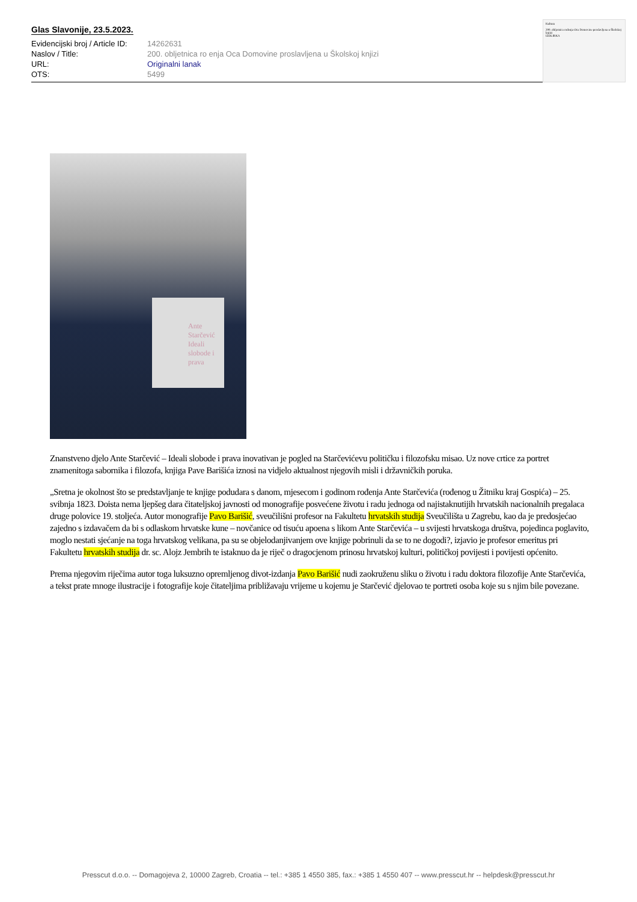Glas Slavonije, 23.5.2023.
| Evidencijski broj / Article ID: | 14262631 |
| Naslov / Title: | 200. obljetnica ro enja Oca Domovine proslavljena u Školskoj knjizi |
| URL: | Originalni lanak |
| OTS: | 5499 |
Kultura
200. obljetnica rođenja Oca Domovine proslavljena u Školskoj knjizi
IZOLIRKA
Ante Starčević Ideali slobode i prava
Znanstveno djelo Ante Starčević – Ideali slobode i prava inovativan je pogled na Starčevićevu političku i filozofsku misao. Uz nove crtice za portret znamenitoga sabornika i filozofa, knjiga Pave Barišića iznosi na vidjelo aktualnost njegovih misli i državničkih poruka.
„Sretna je okolnost što se predstavljanje te knjige podudara s danom, mjesecom i godinom rođenja Ante Starčevića (rođenog u Žitniku kraj Gospića) – 25. svibnja 1823. Doista nema ljepšeg dara čitateljskoj javnosti od monografije posvećene životu i radu jednoga od najistaknutijih hrvatskih nacionalnih pregalaca druge polovice 19. stoljeća. Autor monografije Pavo Barišić, sveučilišni profesor na Fakultetu hrvatskih studija Sveučilišta u Zagrebu, kao da je predosjećao zajedno s izdavačem da bi s odlaskom hrvatske kune – novčanice od tisuću apoena s likom Ante Starčevića – u svijesti hrvatskoga društva, pojedinca poglavito, moglo nestati sjećanje na toga hrvatskog velikana, pa su se objelodanjivanjem ove knjige pobrinuli da se to ne dogodi?, izjavio je profesor emeritus pri Fakultetu hrvatskih studija dr. sc. Alojz Jembrih te istaknuo da je riječ o dragocjenom prinosu hrvatskoj kulturi, političkoj povijesti i povijesti općenito.
Prema njegovim riječima autor toga luksuzno opremljenog divot-izdanja Pavo Barišić nudi zaokruženu sliku o životu i radu doktora filozofije Ante Starčevića, a tekst prate mnoge ilustracije i fotografije koje čitateljima približavaju vrijeme u kojemu je Starčević djelovao te portreti osoba koje su s njim bile povezane.
Presscut d.o.o. -- Domagojeva 2, 10000 Zagreb, Croatia -- tel.: +385 1 4550 385, fax.: +385 1 4550 407 -- www.presscut.hr -- helpdesk@presscut.hr